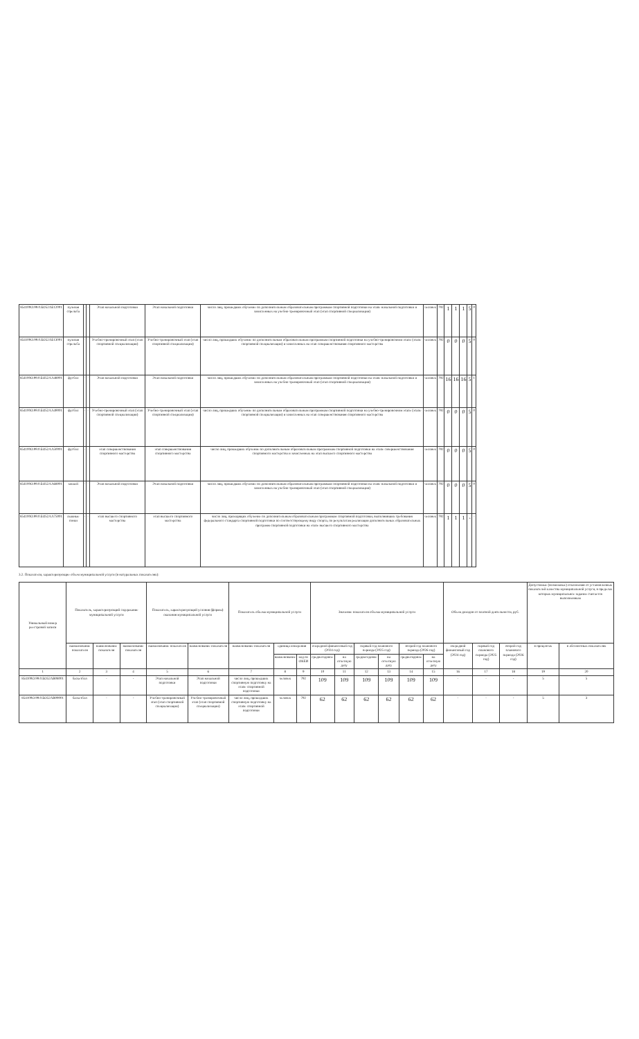| 854100О.99.0.БО52АБ12001 | пулевая стрельба | - | - | Этап начальной подготовки | Этап начальной подготовки | число лиц, прошедших обучение по дополнительным образовательным программам спортивной подготовки на этапе начальной подготовки и зачисленных на учебно-тренировочный этап (этап спортивной специализации) | человек | 792 | 1 | 1 | 1 | 5 | 0 |
| 854100О.99.0.БО52АБ13001 | пулевая стрельба | - | - | Учебно-тренировочный этап (этап спортивной специализации) | Учебно-тренировочный этап (этап спортивной специализации) | число лиц, прошедших обучение по дополнительным образовательным программам спортивной подготовки на учебно-тренировочном этапе (этапе спортивной специализации) и зачисленных на этап совершенствования спортивного мастерства | человек | 792 | 0 | 0 | 0 | 5 | 0 |
| 854100О.99.0.БО52АА48001 | футбол | - | - | Этап начальной подготовки | Этап начальной подготовки | число лиц, прошедших обучение по дополнительным образовательным программам спортивной подготовки на этапе начальной подготовки и зачисленных на учебно-тренировочный этап (этап спортивной специализации) | человек | 792 | 16 | 16 | 16 | 5 | 1 |
| 854100О.99.0.БО52АА49001 | футбол | - | - | Учебно-тренировочный этап (этап спортивной специализации) | Учебно-тренировочный этап (этап спортивной специализации) | число лиц, прошедших обучение по дополнительным образовательным программам спортивной подготовки на учебно-тренировочном этапе (этапе спортивной специализации) и зачисленных на этап совершенствования спортивного мастерства | человек | 792 | 0 | 0 | 0 | 5 | 0 |
| 854100О.99.0.БО52АА50001 | футбол | - | - | этап совершенствования спортивного мастерства | этап совершенствования спортивного мастерства | число лиц, прошедших обучение по дополнительным образовательным программам спортивной подготовки на этапе совершенствования спортивного мастерства и зачисленных на этап высшего спортивного мастерства | человек | 792 | 0 | 0 | 0 | 5 | 0 |
| 854100О.99.0.БО52АА68001 | хоккей | - | - | Этап начальной подготовки | Этап начальной подготовки | число лиц, прошедших обучение по дополнительным образовательным программам спортивной подготовки на этапе начальной подготовки и зачисленных на учебно-тренировочный этап (этап спортивной специализации) | человек | 792 | 0 | 0 | 0 | 5 | 0 |
| 854100О.99.0.БО52АА75001 | лыжные гонки | - | - | этап высшего спортивного мастерства | этап высшего спортивного мастерства | число лиц, проходящих обучение по дополнительным образовательным программам спортивной подготовки, выполнивших требования федерального стандарта спортивной подготовки по соответствующему виду спорта, по результатам реализации дополнительных образовательных программ спортивной подготовки на этапе высшего спортивного мастерства | человек | 792 | 1 | 1 | 1 | - | - |
3.2. Показатели, характеризующие объем муниципальной услуги (в натуральных показателях):
| Уникальный номер реестровой записи | Показатель, характеризующий содержание муниципальной услуги | | | Показатель, характеризующий условия (формы) оказания муниципальной услуги | | Показатель объема муниципальной услуги | | | Значение показателя объема муниципальной услуги | | | | | | Объем доходов от платной деятельности, руб. | | | Допустимые (возможные) отклонения от установленных показателей качества муниципальной услуги, в пределах которых муниципальное задание считается выполненным | |
| | наименование показателя | наименование показателя | наименование показателя | наименование показателя | наименование показателя | наименование показателя | единица измерения | | очередной финансовый год (2024 год) | | первый год планового периода (2025 год) | | второй год планового периода (2026 год) | | очередной финансовый год (2024 год) | первый год планового периода (2025 год) | второй год планового периода (2026 год) | в процентах | в абсолютных показателях |
| | | | | | | | наименование | код по ОКЕИ | среднегодовое | на отчетную дату | среднегодовое | на отчетную дату | среднегодовое | на отчетную дату | | | | | |
| 1 | 2 | 3 | 4 | 5 | 6 | 7 | 8 | 9 | 10 | 11 | 12 | 13 | 14 | 15 | 16 | 17 | 18 | 19 | 20 |
| 854100О.99.0.БО52АВ08001 | баскетбол | - | - | Этап начальной подготовки | Этап начальной подготовки | число лиц, прошедших спортивную подготовку на этапе спортивной подготовки | человек | 792 | 109 | 109 | 109 | 109 | 109 | 109 | - | - | - | 5 | 5 |
| 854100О.99.0.БО52АВ09001 | баскетбол | - | - | Учебно-тренировочный этап (этап спортивной специализации) | Учебно-тренировочный этап (этап спортивной специализации) | число лиц, прошедших спортивную подготовку на этапе спортивной подготовки | человек | 792 | 62 | 62 | 62 | 62 | 62 | 62 | - | - | - | 5 | 3 |